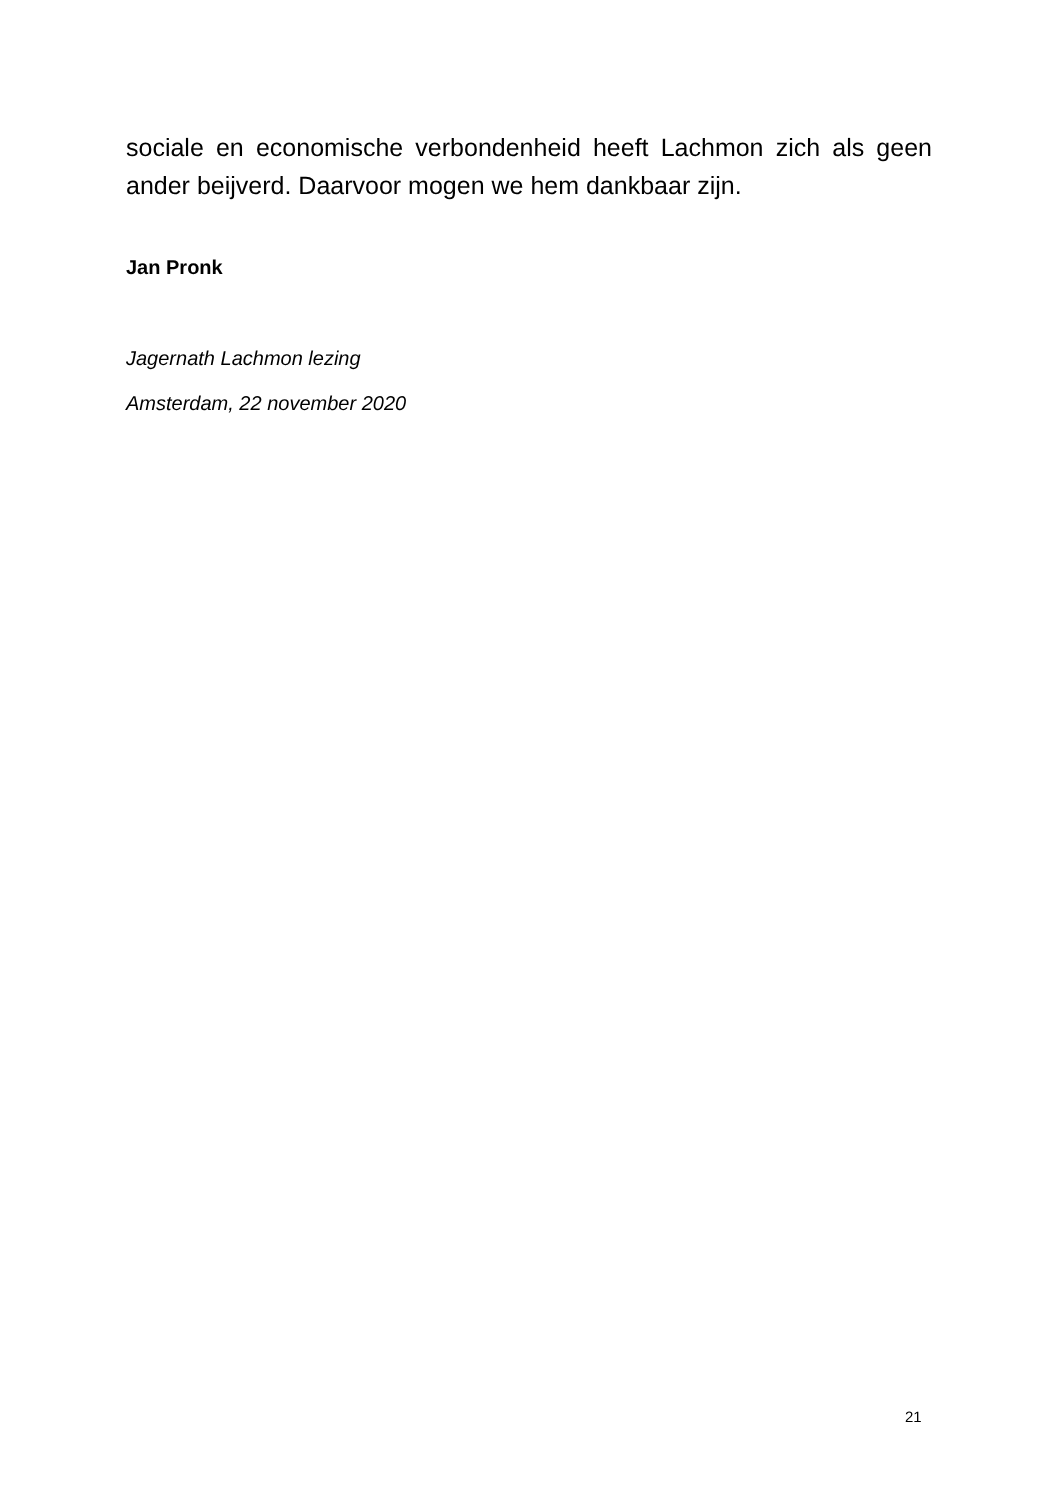sociale en economische verbondenheid heeft Lachmon zich als geen ander beijverd. Daarvoor mogen we hem dankbaar zijn.
Jan Pronk
Jagernath Lachmon lezing
Amsterdam, 22 november 2020
21